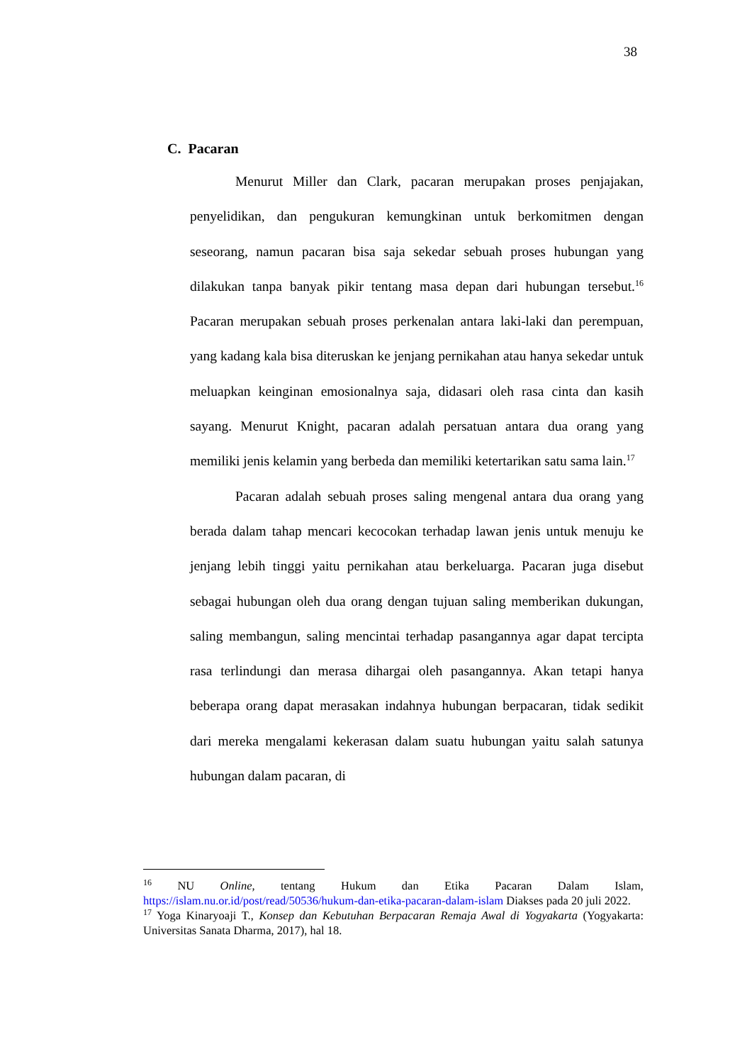38
C. Pacaran
Menurut Miller dan Clark, pacaran merupakan proses penjajakan, penyelidikan, dan pengukuran kemungkinan untuk berkomitmen dengan seseorang, namun pacaran bisa saja sekedar sebuah proses hubungan yang dilakukan tanpa banyak pikir tentang masa depan dari hubungan tersebut.<sup>16</sup> Pacaran merupakan sebuah proses perkenalan antara laki-laki dan perempuan, yang kadang kala bisa diteruskan ke jenjang pernikahan atau hanya sekedar untuk meluapkan keinginan emosionalnya saja, didasari oleh rasa cinta dan kasih sayang. Menurut Knight, pacaran adalah persatuan antara dua orang yang memiliki jenis kelamin yang berbeda dan memiliki ketertarikan satu sama lain.<sup>17</sup>
Pacaran adalah sebuah proses saling mengenal antara dua orang yang berada dalam tahap mencari kecocokan terhadap lawan jenis untuk menuju ke jenjang lebih tinggi yaitu pernikahan atau berkeluarga. Pacaran juga disebut sebagai hubungan oleh dua orang dengan tujuan saling memberikan dukungan, saling membangun, saling mencintai terhadap pasangannya agar dapat tercipta rasa terlindungi dan merasa dihargai oleh pasangannya. Akan tetapi hanya beberapa orang dapat merasakan indahnya hubungan berpacaran, tidak sedikit dari mereka mengalami kekerasan dalam suatu hubungan yaitu salah satunya hubungan dalam pacaran, di
<sup>16</sup> NU Online, tentang Hukum dan Etika Pacaran Dalam Islam, https://islam.nu.or.id/post/read/50536/hukum-dan-etika-pacaran-dalam-islam Diakses pada 20 juli 2022.
<sup>17</sup> Yoga Kinaryoaji T., Konsep dan Kebutuhan Berpacaran Remaja Awal di Yogyakarta (Yogyakarta: Universitas Sanata Dharma, 2017), hal 18.